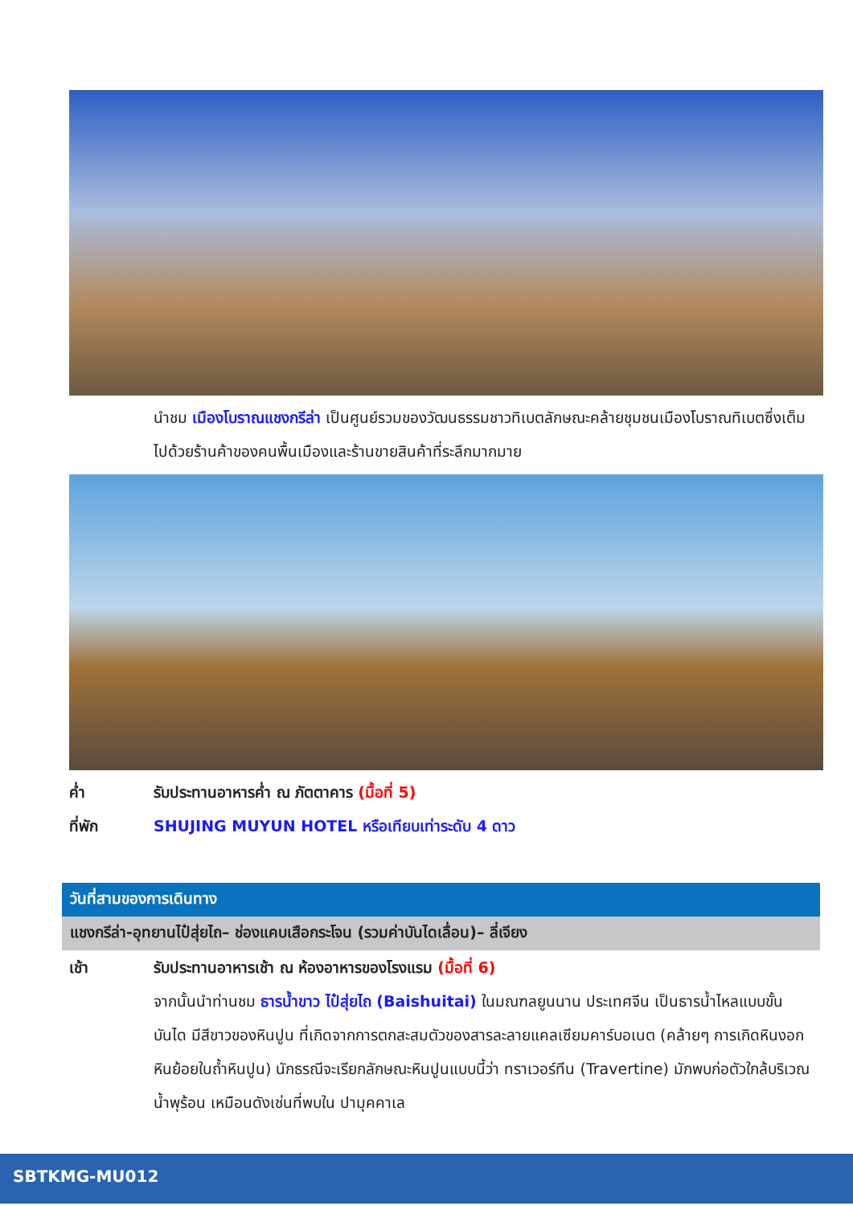นำชม เมืองโบราณแชงกรีล่า เป็นศูนย์รวมของวัฒนธรรมชาวทิเบตลักษณะคล้ายชุมชนเมืองโบราณทิเบตซึ่งเต็มไปด้วยร้านค้าของคนพื้นเมืองและร้านขายสินค้าที่ระลึกมากมาย
ค่ำ รับประทานอาหารค่ำ ณ ภัตตาคาร (มื้อที่ 5)
ที่พัก SHUJING MUYUN HOTEL หรือเทียบเท่าระดับ 4 ดาว
วันที่สามของการเดินทาง
แชงกรีล่า-อุทยานไป๋สุ่ยไถ– ช่องแคบเสือกระโจน (รวมค่าบันไดเลื่อน)– ลี่เจียง
เช้า รับประทานอาหารเช้า ณ ห้องอาหารของโรงแรม (มื้อที่ 6)
จากนั้นนำท่านชม ธารน้ำขาว ไป๋สุ่ยไถ (Baishuitai) ในมณฑลยูนนาน ประเทศจีน เป็นธารน้ำไหลแบบขั้นบันได มีสีขาวของหินปูน ที่เกิดจากการตกสะสมตัวของสารละลายแคลเซียมคาร์บอเนต (คล้ายๆ การเกิดหินงอกหินย้อยในถ้ำหินปูน) นักธรณีจะเรียกลักษณะหินปูนแบบนี้ว่า ทราเวอร์ทีน (Travertine) มักพบก่อตัวใกล้บริเวณน้ำพุร้อน เหมือนดังเช่นที่พบใน ปามุคคาเล
SBTKMG-MU012